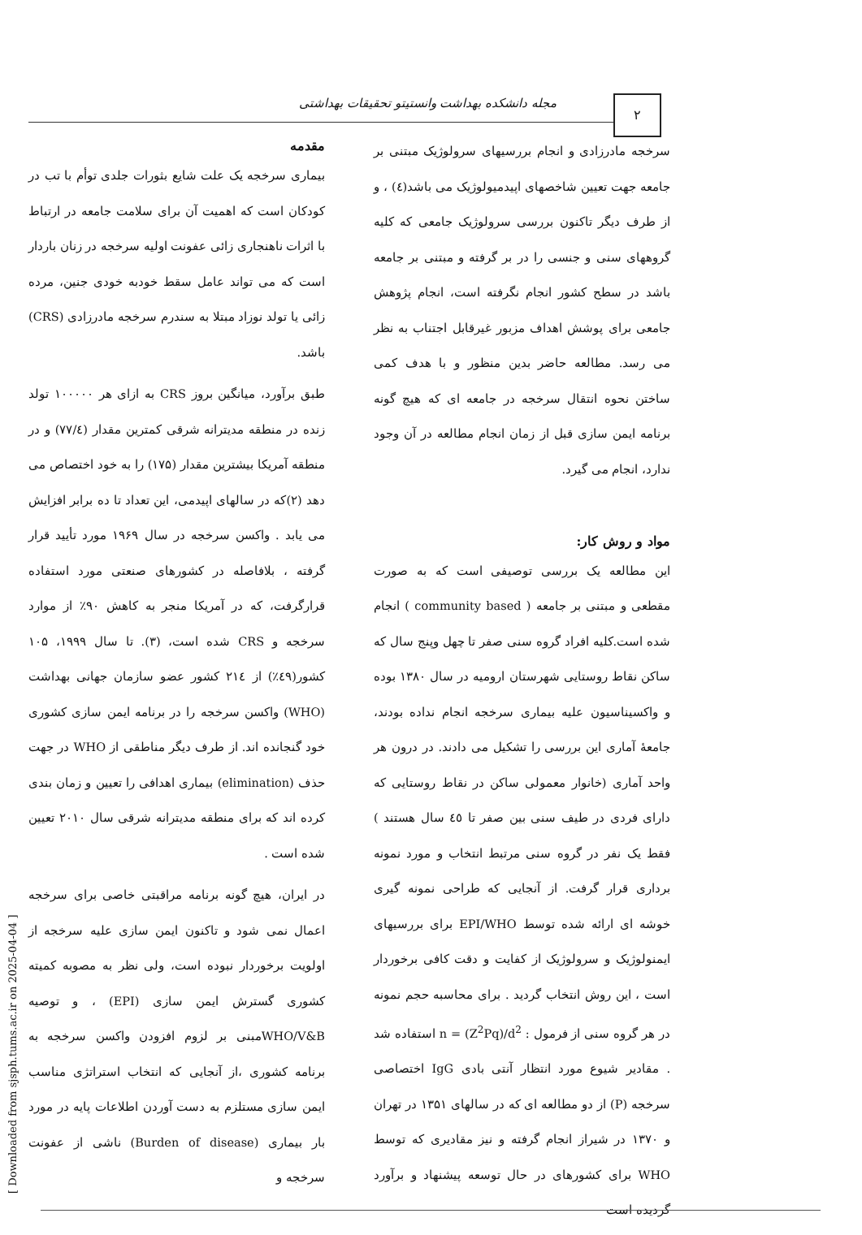مجله دانشکده بهداشت وانستیتو تحقیقات بهداشتی ۲
مقدمه
بیماری سرخجه یک علت شایع بثورات جلدی توأم با تب در کودکان است که اهمیت آن برای سلامت جامعه در ارتباط با اثرات ناهنجاری زائی عفونت اولیه سرخجه در زنان باردار است که می تواند عامل سقط خودبه خودی جنین، مرده زائی یا تولد نوزاد مبتلا به سندرم سرخجه مادرزادی (CRS) باشد.
طبق برآورد، میانگین بروز CRS به ازای هر ۱۰۰۰۰۰ تولد زنده در منطقه مدیترانه شرقی کمترین مقدار (۷۷/٤) و در منطقه آمریکا بیشترین مقدار (۱۷۵) را به خود اختصاص می دهد (۲)که در سالهای اپیدمی، این تعداد تا ده برابر افزایش می یابد . واکسن سرخجه در سال ۱۹۶۹ مورد تأیید قرار گرفته ، بلافاصله در کشورهای صنعتی مورد استفاده قرارگرفت، که در آمریکا منجر به کاهش ۹۰٪ از موارد سرخجه و CRS شده است، (۳). تا سال ۱۹۹۹، ۱۰۵ کشور(٤۹٪) از ۲۱٤ کشور عضو سازمان جهانی بهداشت (WHO) واکسن سرخجه را در برنامه ایمن سازی کشوری خود گنجانده اند. از طرف دیگر مناطقی از WHO در جهت حذف (elimination) بیماری اهدافی را تعیین و زمان بندی کرده اند که برای منطقه مدیترانه شرقی سال ۲۰۱۰ تعیین شده است .
در ایران، هیچ گونه برنامه مراقبتی خاصی برای سرخجه اعمال نمی شود و تاکنون ایمن سازی علیه سرخجه از اولویت برخوردار نبوده است، ولی نظر به مصوبه کمیته کشوری گسترش ایمن سازی (EPI) ، و توصیه WHO/V&Bمبنی بر لزوم افزودن واکسن سرخجه به برنامه کشوری ،از آنجایی که انتخاب استراتژی مناسب ایمن سازی مستلزم به دست آوردن اطلاعات پایه در مورد بار بیماری (Burden of disease) ناشی از عفونت سرخجه و
سرخجه مادرزادی و انجام بررسیهای سرولوژیک مبتنی بر جامعه جهت تعیین شاخصهای اپیدمیولوژیک می باشد(٤) ، و از طرف دیگر تاکنون بررسی سرولوژیک جامعی که کلیه گروههای سنی و جنسی را در بر گرفته و مبتنی بر جامعه باشد در سطح کشور انجام نگرفته است، انجام پژوهش جامعی برای پوشش اهداف مزبور غیرقابل اجتناب به نظر می رسد. مطالعه حاضر بدین منظور و با هدف کمی ساختن نحوه انتقال سرخجه در جامعه ای که هیچ گونه برنامه ایمن سازی قبل از زمان انجام مطالعه در آن وجود ندارد، انجام می گیرد.
مواد و روش کار:
این مطالعه یک بررسی توصیفی است که به صورت مقطعی و مبتنی بر جامعه ( community based ) انجام شده است.کلیه افراد گروه سنی صفر تا چهل وپنج سال که ساکن نقاط روستایی شهرستان ارومیه در سال ۱۳۸۰ بوده و واکسیناسیون علیه بیماری سرخجه انجام نداده بودند، جامعهٔ آماری این بررسی را تشکیل می دادند. در درون هر واحد آماری (خانوار معمولی ساکن در نقاط روستایی که دارای فردی در طیف سنی بین صفر تا ٤٥ سال هستند ) فقط یک نفر در گروه سنی مرتبط انتخاب و مورد نمونه برداری قرار گرفت. از آنجایی که طراحی نمونه گیری خوشه ای ارائه شده توسط EPI/WHO برای بررسیهای ایمنولوژیک و سرولوژیک از کفایت و دقت کافی برخوردار است ، این روش انتخاب گردید . برای محاسبه حجم نمونه در هر گروه سنی از فرمول : n = (Z<sup>2</sup>Pq)/d<sup>2</sup> استفاده شد . مقادیر شیوع مورد انتظار آنتی بادی IgG اختصاصی سرخجه (P) از دو مطالعه ای که در سالهای ۱۳۵۱ در تهران و ۱۳۷۰ در شیراز انجام گرفته و نیز مقادیری که توسط WHO برای کشورهای در حال توسعه پیشنهاد و برآورد گردیده است
[ Downloaded from sjsph.tums.ac.ir on 2025-04-04 ]